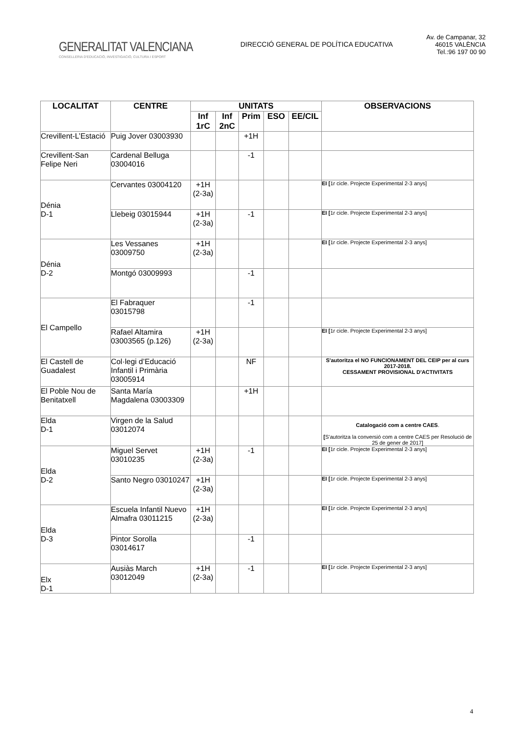GENERALITAT VALENCIANA
CONSELLERIA D'EDUCACIÓ, INVESTIGACIÓ, CULTURA I ESPORT
DIRECCIÓ GENERAL DE POLÍTICA EDUCATIVA
Av. de Campanar, 32
46015 VALÈNCIA
Tel.:96 197 00 90
| LOCALITAT | CENTRE | UNITATS | | | | | OBSERVACIONS |
| --- | --- | --- | --- | --- | --- | --- | --- |
| | | Inf 1rC | Inf 2nC | Prim | ESO | EE/CIL | |
| Crevillent-L’Estació | Puig Jover 03003930 | | | +1H | | | |
| Crevillent-San Felipe Neri | Cardenal Belluga 03004016 | | | -1 | | | |
| Dénia D-1 | Cervantes 03004120 | +1H (2-3a) | | | | | EI [ 1r cicle. Projecte Experimental 2-3 anys] |
| | Llebeig 03015944 | +1H (2-3a) | | -1 | | | EI [ 1r cicle. Projecte Experimental 2-3 anys] |
| Dénia D-2 | Les Vessanes 03009750 | +1H (2-3a) | | | | | EI [ 1r cicle. Projecte Experimental 2-3 anys] |
| | Montgó 03009993 | | | -1 | | | |
| El Campello | El Fabraquer 03015798 | | | -1 | | | |
| | Rafael Altamira 03003565 (p.126) | +1H (2-3a) | | | | | EI [ 1r cicle. Projecte Experimental 2-3 anys] |
| El Castell de Guadalest | Col·legi d’Educació Infantil i Primària 03005914 | | | NF | | | S'autoritza el NO FUNCIONAMENT DEL CEIP per al curs 2017-2018. CESSAMENT PROVISIONAL D'ACTIVITATS |
| El Poble Nou de Benitatxell | Santa María Magdalena 03003309 | | | +1H | | | |
| Elda D-1 | Virgen de la Salud 03012074 | | | | | | Catalogació com a centre CAES . [ S'autoritza la conversió com a centre CAES per Resolució de 25 de gener de 2017] |
| Elda D-2 | Miguel Servet 03010235 | +1H (2-3a) | | -1 | | | EI [ 1r cicle. Projecte Experimental 2-3 anys] |
| | Santo Negro 03010247 | +1H (2-3a) | | | | | EI [ 1r cicle. Projecte Experimental 2-3 anys] |
| Elda D-3 | Escuela Infantil Nuevo Almafra 03011215 | +1H (2-3a) | | | | | EI [ 1r cicle. Projecte Experimental 2-3 anys] |
| | Pintor Sorolla 03014617 | | | -1 | | | |
| Elx D-1 | Ausiàs March 03012049 | +1H (2-3a) | | -1 | | | EI [ 1r cicle. Projecte Experimental 2-3 anys] |
4